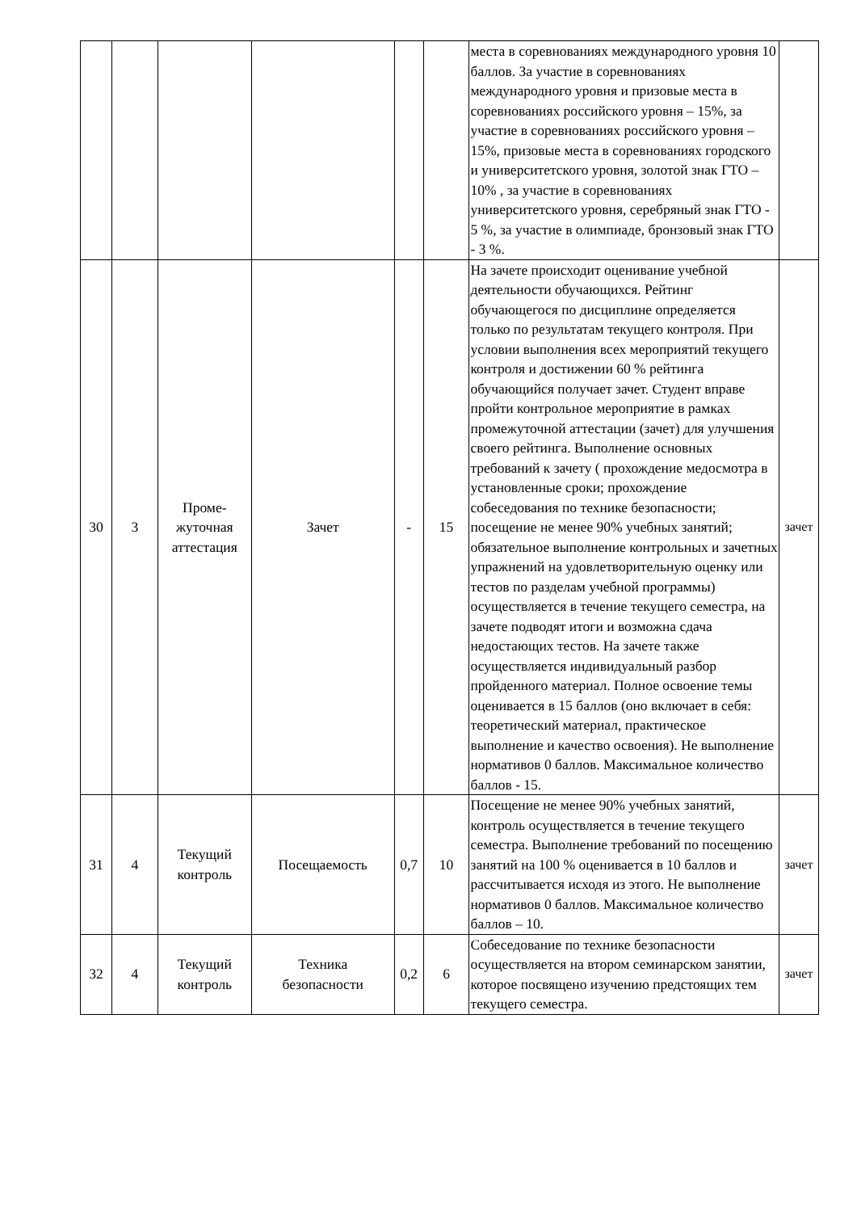| | | | | | | места в соревнованиях международного уровня 10 баллов. За участие в соревнованиях международного уровня и призовые места в соревнованиях российского уровня – 15%, за участие в соревнованиях российского уровня – 15%, призовые места в соревнованиях городского и университетского уровня, золотой знак ГТО – 10% , за участие в соревнованиях университетского уровня, серебряный знак ГТО - 5 %, за участие в олимпиаде, бронзовый знак ГТО - 3 %. | |
| 30 | 3 | Проме- жуточная аттестация | Зачет | - | 15 | На зачете происходит оценивание учебной деятельности обучающихся. Рейтинг обучающегося по дисциплине определяется только по результатам текущего контроля. При условии выполнения всех мероприятий текущего контроля и достижении 60 % рейтинга обучающийся получает зачет. Студент вправе пройти контрольное мероприятие в рамках промежуточной аттестации (зачет) для улучшения своего рейтинга. Выполнение основных требований к зачету ( прохождение медосмотра в установленные сроки; прохождение собеседования по технике безопасности; посещение не менее 90% учебных занятий; обязательное выполнение контрольных и зачетных упражнений на удовлетворительную оценку или тестов по разделам учебной программы) осуществляется в течение текущего семестра, на зачете подводят итоги и возможна сдача недостающих тестов. На зачете также осуществляется индивидуальный разбор пройденного материал. Полное освоение темы оценивается в 15 баллов (оно включает в себя: теоретический материал, практическое выполнение и качество освоения). Не выполнение нормативов 0 баллов. Максимальное количество баллов - 15. | зачет |
| 31 | 4 | Текущий контроль | Посещаемость | 0,7 | 10 | Посещение не менее 90% учебных занятий, контроль осуществляется в течение текущего семестра. Выполнение требований по посещению занятий на 100 % оценивается в 10 баллов и рассчитывается исходя из этого. Не выполнение нормативов 0 баллов. Максимальное количество баллов – 10. | зачет |
| 32 | 4 | Текущий контроль | Техника безопасности | 0,2 | 6 | Собеседование по технике безопасности осуществляется на втором семинарском занятии, которое посвящено изучению предстоящих тем текущего семестра. | зачет |